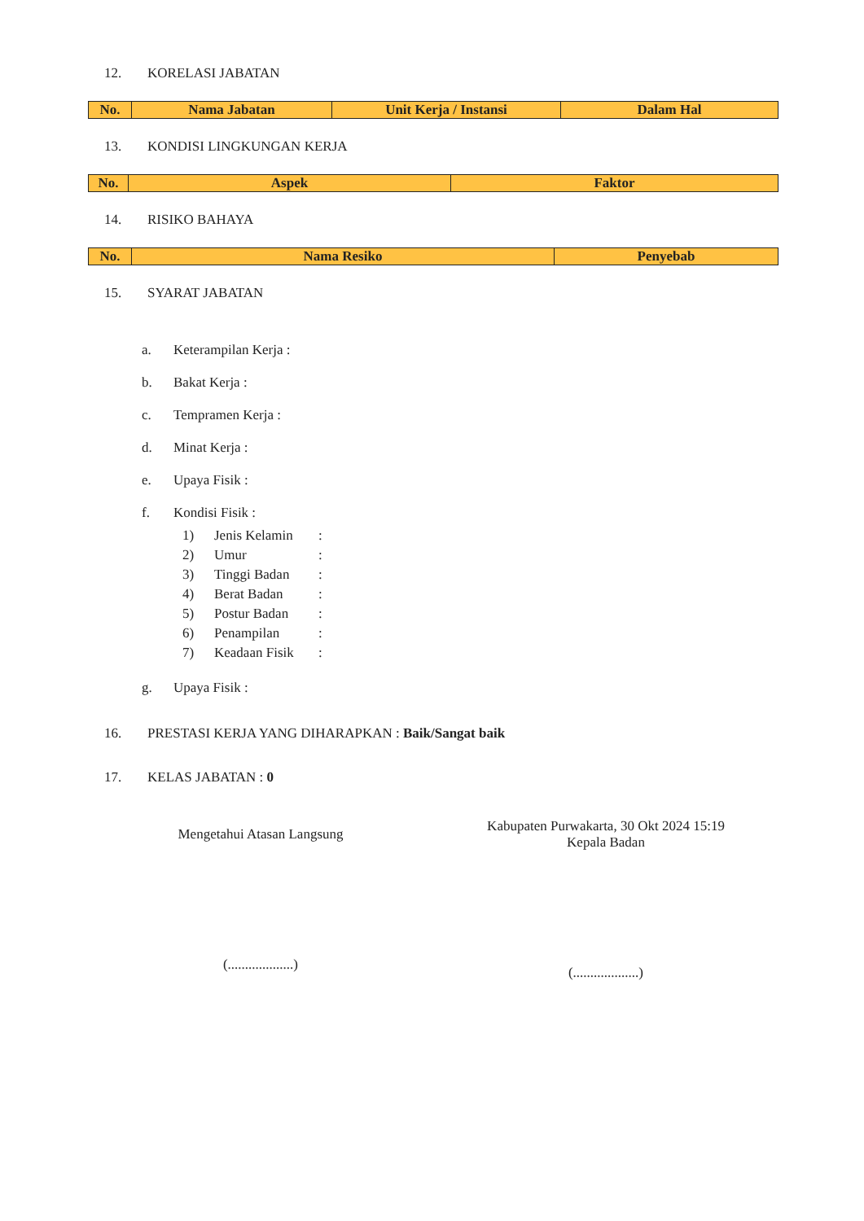12. KORELASI JABATAN
| No. | Nama Jabatan | Unit Kerja / Instansi | Dalam Hal |
| --- | --- | --- | --- |
13. KONDISI LINGKUNGAN KERJA
| No. | Aspek | Faktor |
| --- | --- | --- |
14. RISIKO BAHAYA
| No. | Nama Resiko | Penyebab |
| --- | --- | --- |
15. SYARAT JABATAN
a. Keterampilan Kerja :
b. Bakat Kerja :
c. Tempramen Kerja :
d. Minat Kerja :
e. Upaya Fisik :
f. Kondisi Fisik :
1) Jenis Kelamin:
2) Umur:
3) Tinggi Badan:
4) Berat Badan:
5) Postur Badan:
6) Penampilan:
7) Keadaan Fisik:
g. Upaya Fisik :
16. PRESTASI KERJA YANG DIHARAPKAN : Baik/Sangat baik
17. KELAS JABATAN : 0
Mengetahui Atasan Langsung
(...................)
Kabupaten Purwakarta, 30 Okt 2024 15:19
Kepala Badan
(...................)